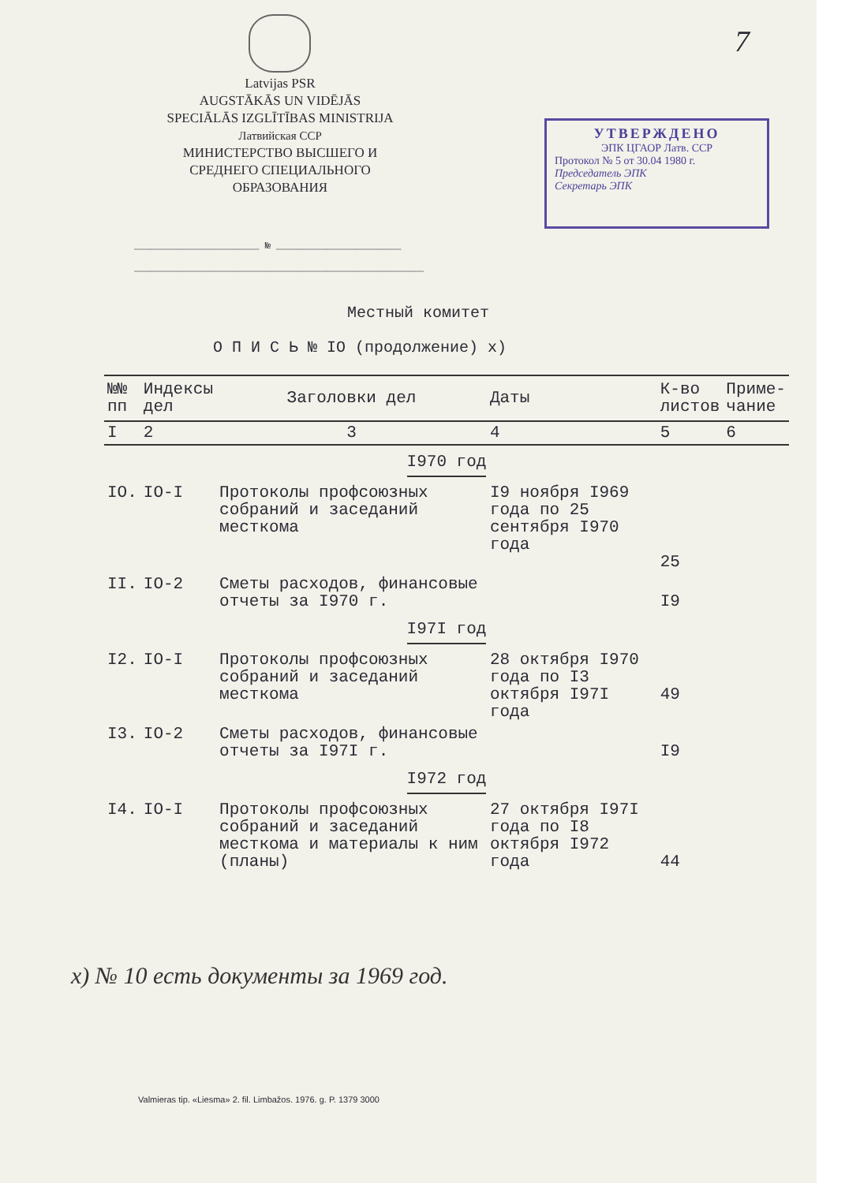7
Latvijas PSR
AUGSTĀKĀS UN VIDĒJĀS
SPECIĀLĀS IZGLĪTĪBAS MINISTRIJA
Латвийская ССР
МИНИСТЕРСТВО ВЫСШЕГО И
СРЕДНЕГО СПЕЦИАЛЬНОГО
ОБРАЗОВАНИЯ
УТВЕРЖДЕНО
ЭПК ЦГАОР Латв. ССР
Протокол № 5 от 30.04 1980 г.
Председатель ЭПК
Секретарь ЭПК
______________________ № ______________________
___________________________________________________
Местный комитет
О П И С Ь № IO (продолжение) x)
| №№ пп | Индексы дел | Заголовки дел | Даты | К-во листов | Приме- чание |
| --- | --- | --- | --- | --- | --- |
| I | 2 | 3 | 4 | 5 | 6 |
| I970 год | | | | | |
| IO. | IO-I | Протоколы профсоюзных собраний и заседаний месткома | I9 ноября I969 года по 25 сентября I970 года | 25 | |
| II. | IO-2 | Сметы расходов, финансовые отчеты за I970 г. | | I9 | |
| I97I год | | | | | |
| I2. | IO-I | Протоколы профсоюзных собраний и заседаний месткома | 28 октября I970 года по I3 октября I97I года | 49 | |
| I3. | IO-2 | Сметы расходов, финансовые отчеты за I97I г. | | I9 | |
| I972 год | | | | | |
| I4. | IO-I | Протоколы профсоюзных собраний и заседаний месткома и материалы к ним (планы) | 27 октября I97I года по I8 октября I972 года | 44 | |
x) № 10 есть документы за 1969 год.
Valmieras tip. «Liesma» 2. fil. Limbažos. 1976. g. P. 1379 3000